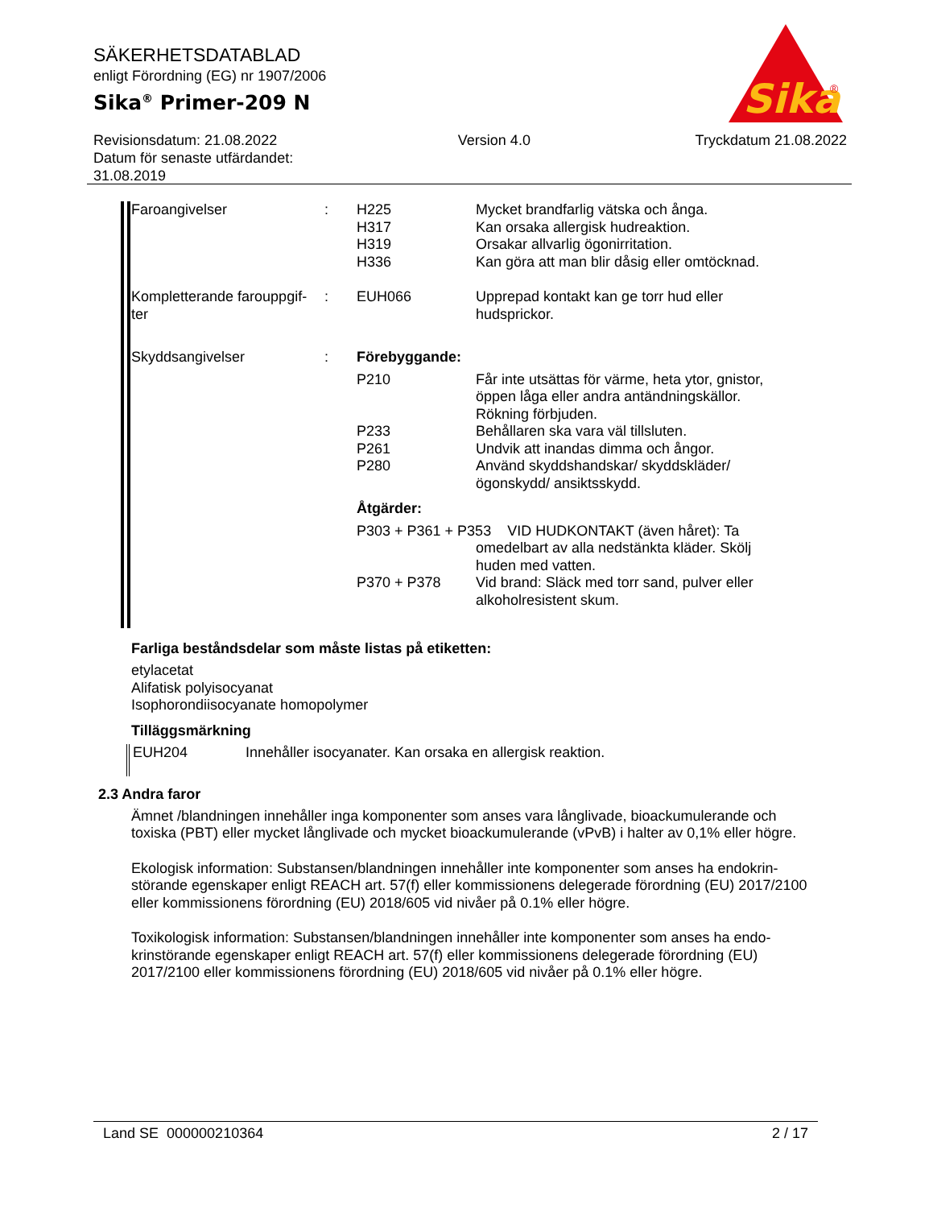SÄKERHETSDATABLAD
enligt Förordning (EG) nr 1907/2006
Sika<sup>®</sup> Primer-209 N
Sika
®
Revisionsdatum: 21.08.2022
Datum för senaste utfärdandet:
31.08.2019
Version 4.0 Tryckdatum 21.08.2022
| Faroangivelser | : | H225 H317 H319 H336 | Mycket brandfarlig vätska och ånga. Kan orsaka allergisk hudreaktion. Orsakar allvarlig ögonirritation. Kan göra att man blir dåsig eller omtöcknad. |
| Kompletterande farouppgif- ter | : | EUH066 | Upprepad kontakt kan ge torr hud eller hudsprickor. |
| Skyddsangivelser | : | Förebyggande: | |
| | | P210 | Får inte utsättas för värme, heta ytor, gnistor, öppen låga eller andra antändningskällor. Rökning förbjuden. |
| | | P233 P261 P280 | Behållaren ska vara väl tillsluten. Undvik att inandas dimma och ångor. Använd skyddshandskar/ skyddskläder/ ögonskydd/ ansiktsskydd. |
| | | Åtgärder: | |
| | | P303 + P361 + P353 VID HUDKONTAKT (även håret): Ta | |
| | | | omedelbart av alla nedstänkta kläder. Skölj huden med vatten. |
| | | P370 + P378 | Vid brand: Släck med torr sand, pulver eller alkoholresistent skum. |
Farliga beståndsdelar som måste listas på etiketten:
etylacetat
Alifatisk polyisocyanat
Isophorondiisocyanate homopolymer
Tilläggsmärkning
EUH204 Innehåller isocyanater. Kan orsaka en allergisk reaktion.
2.3 Andra faror
Ämnet /blandningen innehåller inga komponenter som anses vara långlivade, bioackumulerande och toxiska (PBT) eller mycket långlivade och mycket bioackumulerande (vPvB) i halter av 0,1% eller högre.
Ekologisk information: Substansen/blandningen innehåller inte komponenter som anses ha endokrin-störande egenskaper enligt REACH art. 57(f) eller kommissionens delegerade förordning (EU) 2017/2100 eller kommissionens förordning (EU) 2018/605 vid nivåer på 0.1% eller högre.
Toxikologisk information: Substansen/blandningen innehåller inte komponenter som anses ha endo-krinstörande egenskaper enligt REACH art. 57(f) eller kommissionens delegerade förordning (EU) 2017/2100 eller kommissionens förordning (EU) 2018/605 vid nivåer på 0.1% eller högre.
Land SE 000000210364 2 / 17